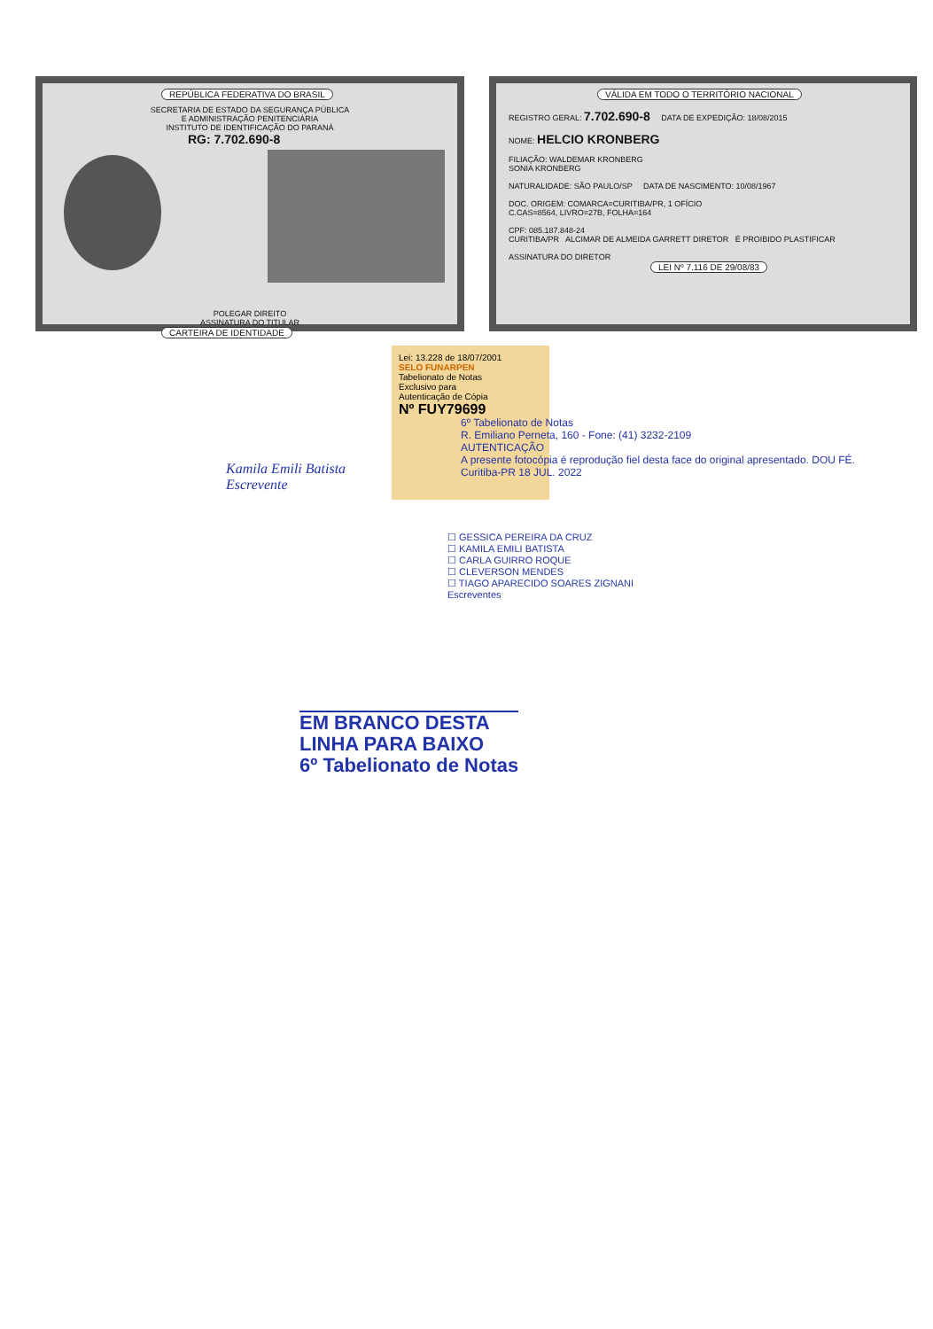REPÚBLICA FEDERATIVA DO BRASIL
SECRETARIA DE ESTADO DA SEGURANÇA PÚBLICA
E ADMINISTRAÇÃO PENITENCIÁRIA
INSTITUTO DE IDENTIFICAÇÃO DO PARANÁ
RG: 7.702.690-8
POLEGAR DIREITO
ASSINATURA DO TITULAR
CARTEIRA DE IDENTIDADE
VÁLIDA EM TODO O TERRITÓRIO NACIONAL
REGISTRO GERAL: 7.702.690-8 DATA DE EXPEDIÇÃO: 18/08/2015
NOME: HELCIO KRONBERG
FILIAÇÃO: WALDEMAR KRONBERG
SONIA KRONBERG
NATURALIDADE: SÃO PAULO/SP DATA DE NASCIMENTO: 10/08/1967
DOC. ORIGEM: COMARCA=CURITIBA/PR, 1 OFÍCIO
C.CAS=8564, LIVRO=27B, FOLHA=164
CPF: 085.187.848-24
CURITIBA/PR ALCIMAR DE ALMEIDA GARRETT DIRETOR É PROIBIDO PLASTIFICAR
ASSINATURA DO DIRETOR
LEI Nº 7.116 DE 29/08/83
Lei: 13.228 de 18/07/2001
SELO FUNARPEN
Tabelionato de Notas
Exclusivo para
Autenticação de Cópia
Nº FUY79699
6º Tabelionato de Notas
R. Emiliano Perneta, 160 - Fone: (41) 3232-2109
AUTENTICAÇÃO
A presente fotocópia é reprodução fiel desta face do original apresentado. DOU FÉ.
Curitiba-PR 18 JUL. 2022
Kamila Emili Batista
Escrevente
☐ GESSICA PEREIRA DA CRUZ
☐ KAMILA EMILI BATISTA
☐ CARLA GUIRRO ROQUE
☐ CLEVERSON MENDES
☐ TIAGO APARECIDO SOARES ZIGNANI
Escreventes
EM BRANCO DESTA
LINHA PARA BAIXO
6º Tabelionato de Notas